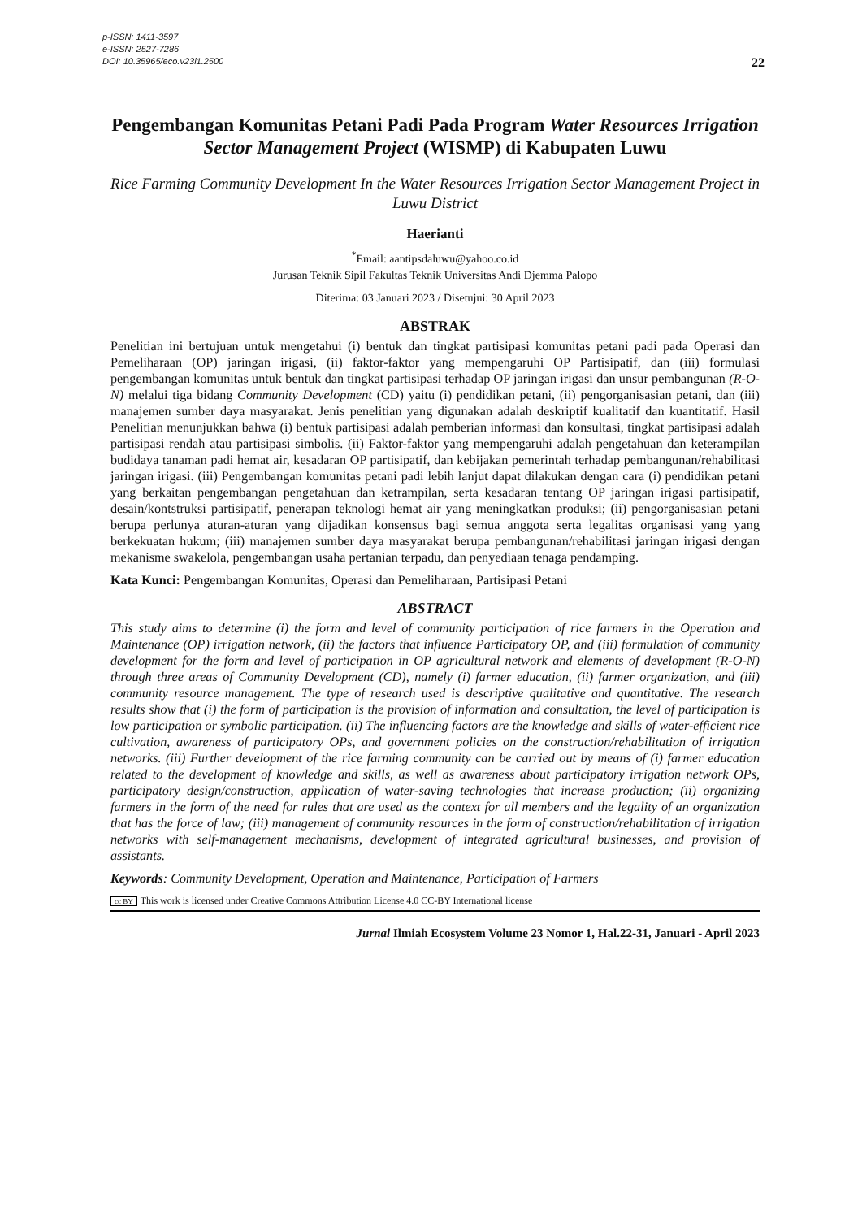p-ISSN: 1411-3597
e-ISSN: 2527-7286
DOI: 10.35965/eco.v23i1.2500
22
Pengembangan Komunitas Petani Padi Pada Program Water Resources Irrigation Sector Management Project (WISMP) di Kabupaten Luwu
Rice Farming Community Development In the Water Resources Irrigation Sector Management Project in Luwu District
Haerianti
<sup>*</sup> Email: aantipsdaluwu@yahoo.co.id
Jurusan Teknik Sipil Fakultas Teknik Universitas Andi Djemma Palopo
Diterima: 03 Januari 2023 / Disetujui: 30 April 2023
ABSTRAK
Penelitian ini bertujuan untuk mengetahui (i) bentuk dan tingkat partisipasi komunitas petani padi pada Operasi dan Pemeliharaan (OP) jaringan irigasi, (ii) faktor-faktor yang mempengaruhi OP Partisipatif, dan (iii) formulasi pengembangan komunitas untuk bentuk dan tingkat partisipasi terhadap OP jaringan irigasi dan unsur pembangunan (R-O-N) melalui tiga bidang Community Development (CD) yaitu (i) pendidikan petani, (ii) pengorganisasian petani, dan (iii) manajemen sumber daya masyarakat. Jenis penelitian yang digunakan adalah deskriptif kualitatif dan kuantitatif. Hasil Penelitian menunjukkan bahwa (i) bentuk partisipasi adalah pemberian informasi dan konsultasi, tingkat partisipasi adalah partisipasi rendah atau partisipasi simbolis. (ii) Faktor-faktor yang mempengaruhi adalah pengetahuan dan keterampilan budidaya tanaman padi hemat air, kesadaran OP partisipatif, dan kebijakan pemerintah terhadap pembangunan/rehabilitasi jaringan irigasi. (iii) Pengembangan komunitas petani padi lebih lanjut dapat dilakukan dengan cara (i) pendidikan petani yang berkaitan pengembangan pengetahuan dan ketrampilan, serta kesadaran tentang OP jaringan irigasi partisipatif, desain/kontstruksi partisipatif, penerapan teknologi hemat air yang meningkatkan produksi; (ii) pengorganisasian petani berupa perlunya aturan-aturan yang dijadikan konsensus bagi semua anggota serta legalitas organisasi yang yang berkekuatan hukum; (iii) manajemen sumber daya masyarakat berupa pembangunan/rehabilitasi jaringan irigasi dengan mekanisme swakelola, pengembangan usaha pertanian terpadu, dan penyediaan tenaga pendamping.
Kata Kunci: Pengembangan Komunitas, Operasi dan Pemeliharaan, Partisipasi Petani
ABSTRACT
This study aims to determine (i) the form and level of community participation of rice farmers in the Operation and Maintenance (OP) irrigation network, (ii) the factors that influence Participatory OP, and (iii) formulation of community development for the form and level of participation in OP agricultural network and elements of development (R-O-N) through three areas of Community Development (CD), namely (i) farmer education, (ii) farmer organization, and (iii) community resource management. The type of research used is descriptive qualitative and quantitative. The research results show that (i) the form of participation is the provision of information and consultation, the level of participation is low participation or symbolic participation. (ii) The influencing factors are the knowledge and skills of water-efficient rice cultivation, awareness of participatory OPs, and government policies on the construction/rehabilitation of irrigation networks. (iii) Further development of the rice farming community can be carried out by means of (i) farmer education related to the development of knowledge and skills, as well as awareness about participatory irrigation network OPs, participatory design/construction, application of water-saving technologies that increase production; (ii) organizing farmers in the form of the need for rules that are used as the context for all members and the legality of an organization that has the force of law; (iii) management of community resources in the form of construction/rehabilitation of irrigation networks with self-management mechanisms, development of integrated agricultural businesses, and provision of assistants.
Keywords: Community Development, Operation and Maintenance, Participation of Farmers
cc BY This work is licensed under Creative Commons Attribution License 4.0 CC-BY International license
Jurnal Ilmiah Ecosystem Volume 23 Nomor 1, Hal.22-31, Januari - April 2023